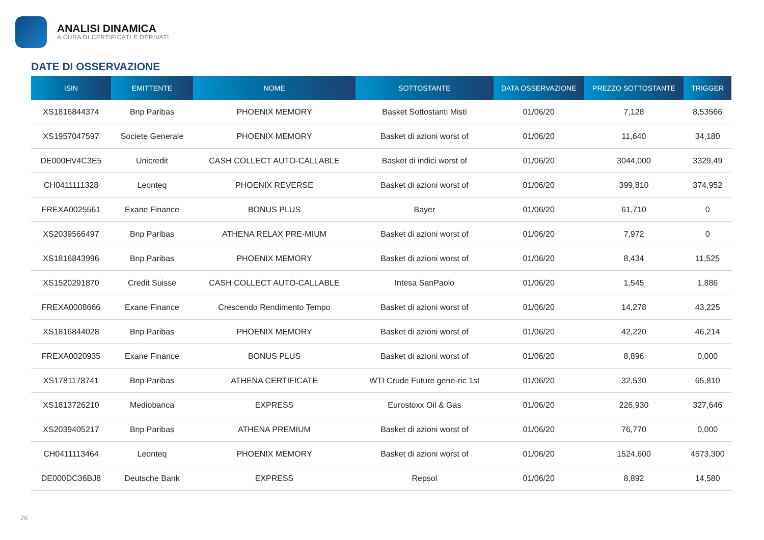ANALISI DINAMICA
A CURA DI CERTIFICATI E DERIVATI
DATE DI OSSERVAZIONE
| ISIN | EMITTENTE | NOME | SOTTOSTANTE | DATA OSSERVAZIONE | PREZZO SOTTOSTANTE | TRIGGER |
| --- | --- | --- | --- | --- | --- | --- |
| XS1816844374 | Bnp Paribas | PHOENIX MEMORY | Basket Sottostanti Misti | 01/06/20 | 7,128 | 8,53566 |
| XS1957047597 | Societe Generale | PHOENIX MEMORY | Basket di azioni worst of | 01/06/20 | 11,640 | 34,180 |
| DE000HV4C3E5 | Unicredit | CASH COLLECT AUTO-CALLABLE | Basket di indici worst of | 01/06/20 | 3044,000 | 3329,49 |
| CH0411111328 | Leonteq | PHOENIX REVERSE | Basket di azioni worst of | 01/06/20 | 399,810 | 374,952 |
| FREXA0025561 | Exane Finance | BONUS PLUS | Bayer | 01/06/20 | 61,710 | 0 |
| XS2039566497 | Bnp Paribas | ATHENA RELAX PRE-MIUM | Basket di azioni worst of | 01/06/20 | 7,972 | 0 |
| XS1816843996 | Bnp Paribas | PHOENIX MEMORY | Basket di azioni worst of | 01/06/20 | 8,434 | 11,525 |
| XS1520291870 | Credit Suisse | CASH COLLECT AUTO-CALLABLE | Intesa SanPaolo | 01/06/20 | 1,545 | 1,886 |
| FREXA0008666 | Exane Finance | Crescendo Rendimento Tempo | Basket di azioni worst of | 01/06/20 | 14,278 | 43,225 |
| XS1816844028 | Bnp Paribas | PHOENIX MEMORY | Basket di azioni worst of | 01/06/20 | 42,220 | 46,214 |
| FREXA0020935 | Exane Finance | BONUS PLUS | Basket di azioni worst of | 01/06/20 | 8,896 | 0,000 |
| XS1781178741 | Bnp Paribas | ATHENA CERTIFICATE | WTI Crude Future gene-ric 1st | 01/06/20 | 32,530 | 65,810 |
| XS1813726210 | Mediobanca | EXPRESS | Eurostoxx Oil & Gas | 01/06/20 | 226,930 | 327,646 |
| XS2039405217 | Bnp Paribas | ATHENA PREMIUM | Basket di azioni worst of | 01/06/20 | 76,770 | 0,000 |
| CH0411113464 | Leonteq | PHOENIX MEMORY | Basket di azioni worst of | 01/06/20 | 1524,600 | 4573,300 |
| DE000DC36BJ8 | Deutsche Bank | EXPRESS | Repsol | 01/06/20 | 8,892 | 14,580 |
26